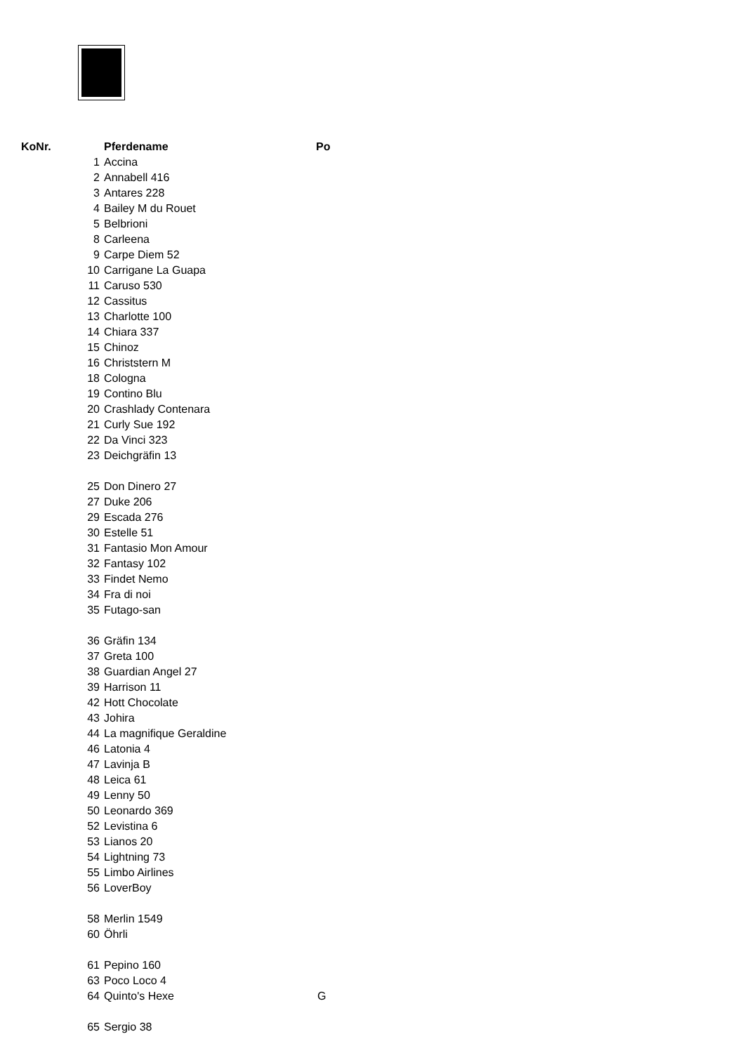| KoNr. | Pferdename | Po |
| --- | --- | --- |
| 1 | Accina | |
| 2 | Annabell 416 | |
| 3 | Antares 228 | |
| 4 | Bailey M du Rouet | |
| 5 | Belbrioni | |
| 8 | Carleena | |
| 9 | Carpe Diem 52 | |
| 10 | Carrigane La Guapa | |
| 11 | Caruso 530 | |
| 12 | Cassitus | |
| 13 | Charlotte 100 | |
| 14 | Chiara 337 | |
| 15 | Chinoz | |
| 16 | Christstern M | |
| 18 | Cologna | |
| 19 | Contino Blu | |
| 20 | Crashlady Contenara | |
| 21 | Curly Sue 192 | |
| 22 | Da Vinci 323 | |
| 23 | Deichgräfin 13 | |
| 25 | Don Dinero 27 | |
| 27 | Duke 206 | |
| 29 | Escada 276 | |
| 30 | Estelle 51 | |
| 31 | Fantasio Mon Amour | |
| 32 | Fantasy 102 | |
| 33 | Findet Nemo | |
| 34 | Fra di noi | |
| 35 | Futago-san | |
| 36 | Gräfin 134 | |
| 37 | Greta 100 | |
| 38 | Guardian Angel 27 | |
| 39 | Harrison 11 | |
| 42 | Hott Chocolate | |
| 43 | Johira | |
| 44 | La magnifique Geraldine | |
| 46 | Latonia 4 | |
| 47 | Lavinja B | |
| 48 | Leica 61 | |
| 49 | Lenny 50 | |
| 50 | Leonardo 369 | |
| 52 | Levistina 6 | |
| 53 | Lianos 20 | |
| 54 | Lightning 73 | |
| 55 | Limbo Airlines | |
| 56 | LoverBoy | |
| 58 | Merlin 1549 | |
| 60 | Öhrli | |
| 61 | Pepino 160 | |
| 63 | Poco Loco 4 | |
| 64 | Quinto's Hexe | G |
| 65 | Sergio 38 | |